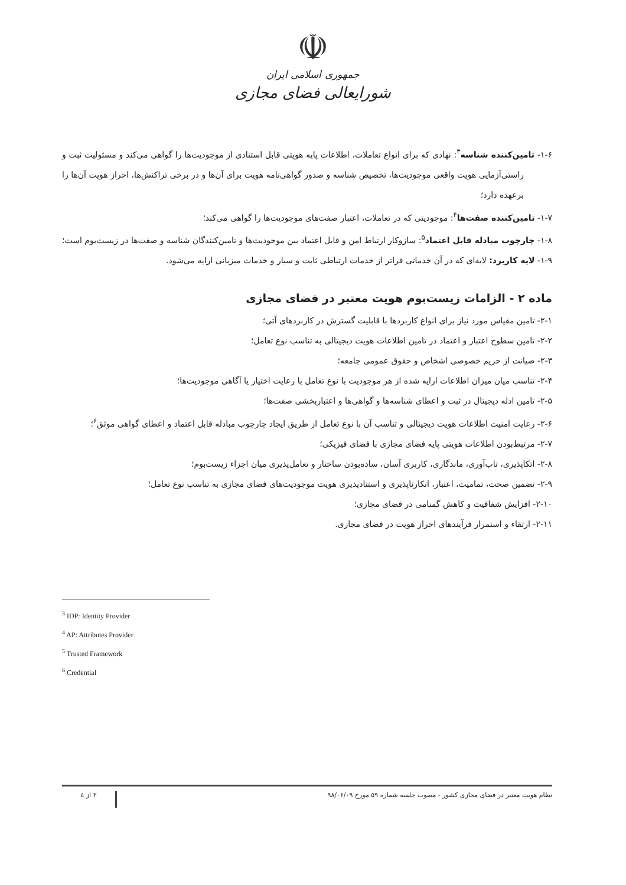☫
جمهوری اسلامی ایران
شورایعالی فضای مجازی
۱-۶- تامین‌کننده شناسه<sup>۳</sup>: نهادی که برای انواع تعاملات، اطلاعات پایه هویتی قابل استنادی از موجودیت‌ها را گواهی می‌کند و مسئولیت ثبت و راستی‌آزمایی هویت واقعی موجودیت‌ها، تخصیص شناسه و صدور گواهی‌نامه هویت برای آن‌ها و در برخی تراکنش‌ها، احراز هویت آن‌ها را برعهده دارد؛
۱-۷- تامین‌کننده صفت‌ها<sup>۴</sup>: موجودیتی که در تعاملات، اعتبار صفت‌های موجودیت‌ها را گواهی می‌کند؛
۱-۸- چارچوب مبادله قابل اعتماد<sup>۵</sup>: سازوکار ارتباط امن و قابل اعتماد بین موجودیت‌ها و تامین‌کنندگان شناسه و صفت‌ها در زیست‌بوم است؛
۱-۹- لایه کاربرد: لایه‌ای که در آن خدماتی فراتر از خدمات ارتباطی ثابت و سیار و خدمات میزبانی ارایه می‌شود.
ماده ۲ - الزامات زیست‌بوم هویت معتبر در فضای مجازی
۲-۱- تامین مقیاس مورد نیاز برای انواع کاربردها با قابلیت گسترش در کاربردهای آتی؛
۲-۲- تامین سطوح اعتبار و اعتماد در تامین اطلاعات هویت دیجیتالی به تناسب نوع تعامل؛
۲-۳- صیانت از حریم خصوصی اشخاص و حقوق عمومی جامعه؛
۲-۴- تناسب میان میزان اطلاعات ارایه شده از هر موجودیت با نوع تعامل با رعایت اختیار یا آگاهی موجودیت‌ها؛
۲-۵- تامین ادله دیجیتال در ثبت و اعطای شناسه‌ها و گواهی‌ها و اعتباربخشی صفت‌ها؛
۲-۶- رعایت امنیت اطلاعات هویت دیجیتالی و تناسب آن با نوع تعامل از طریق ایجاد چارچوب مبادله قابل اعتماد و اعطای گواهی موثق<sup>۶</sup>؛
۲-۷- مرتبط‌بودن اطلاعات هویتی پایه فضای مجازی با فضای فیزیکی؛
۲-۸- اتکاپذیری، تاب‌آوری، ماندگاری، کاربری آسان، ساده‌بودن ساختار و تعامل‌پذیری میان اجزاء زیست‌بوم؛
۲-۹- تضمین صحت، تمامیت، اعتبار، انکارناپذیری و استنادپذیری هویت موجودیت‌های فضای مجازی به تناسب نوع تعامل؛
۲-۱۰- افزایش شفافیت و کاهش گمنامی در فضای مجازی؛
۲-۱۱- ارتقاء و استمرار فرآیندهای احراز هویت در فضای مجازی.
<sup>3</sup> IDP: Identity Provider
<sup>4</sup> AP: Attributes Provider
<sup>5</sup> Trusted Framework
<sup>6</sup> Credential
نظام هویت معتبر در فضای مجازی کشور - مصوب جلسه شماره ۵۹ مورخ ۹۸/۰۶/۰۹
۲ از ٤